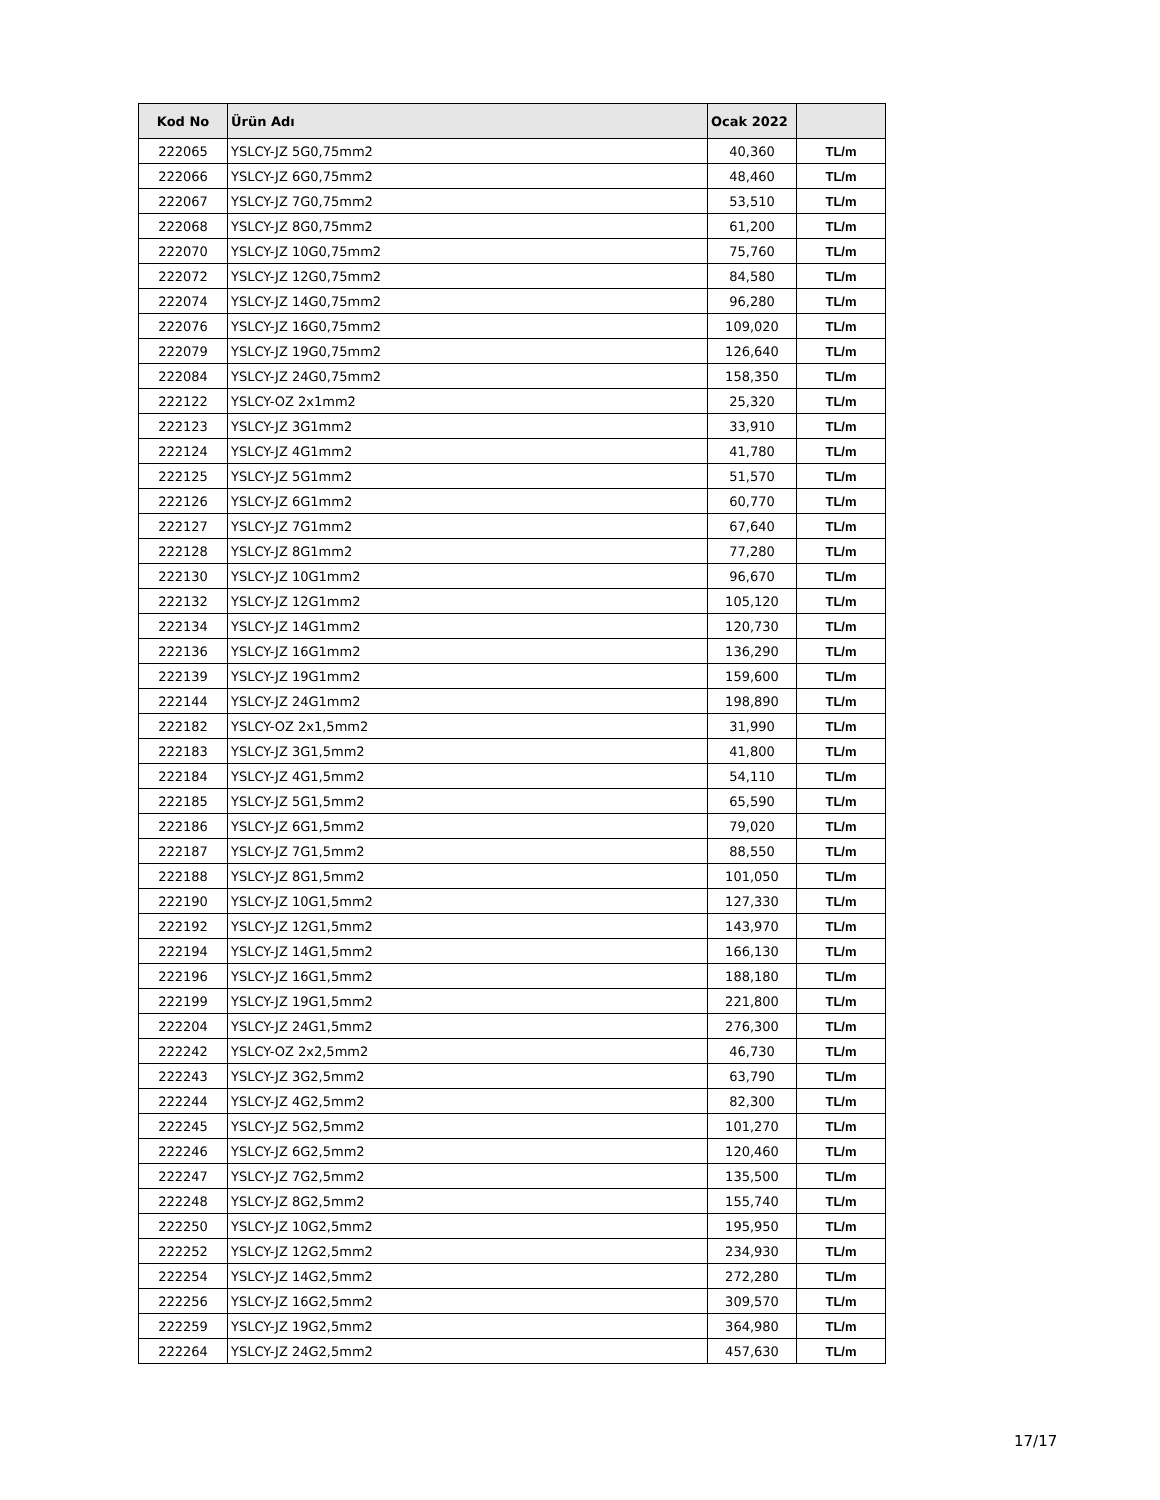| Kod No | Ürün Adı | Ocak 2022 | |
| --- | --- | --- | --- |
| 222065 | YSLCY-JZ 5G0,75mm2 | 40,360 | TL/m |
| 222066 | YSLCY-JZ 6G0,75mm2 | 48,460 | TL/m |
| 222067 | YSLCY-JZ 7G0,75mm2 | 53,510 | TL/m |
| 222068 | YSLCY-JZ 8G0,75mm2 | 61,200 | TL/m |
| 222070 | YSLCY-JZ 10G0,75mm2 | 75,760 | TL/m |
| 222072 | YSLCY-JZ 12G0,75mm2 | 84,580 | TL/m |
| 222074 | YSLCY-JZ 14G0,75mm2 | 96,280 | TL/m |
| 222076 | YSLCY-JZ 16G0,75mm2 | 109,020 | TL/m |
| 222079 | YSLCY-JZ 19G0,75mm2 | 126,640 | TL/m |
| 222084 | YSLCY-JZ 24G0,75mm2 | 158,350 | TL/m |
| 222122 | YSLCY-OZ 2x1mm2 | 25,320 | TL/m |
| 222123 | YSLCY-JZ 3G1mm2 | 33,910 | TL/m |
| 222124 | YSLCY-JZ 4G1mm2 | 41,780 | TL/m |
| 222125 | YSLCY-JZ 5G1mm2 | 51,570 | TL/m |
| 222126 | YSLCY-JZ 6G1mm2 | 60,770 | TL/m |
| 222127 | YSLCY-JZ 7G1mm2 | 67,640 | TL/m |
| 222128 | YSLCY-JZ 8G1mm2 | 77,280 | TL/m |
| 222130 | YSLCY-JZ 10G1mm2 | 96,670 | TL/m |
| 222132 | YSLCY-JZ 12G1mm2 | 105,120 | TL/m |
| 222134 | YSLCY-JZ 14G1mm2 | 120,730 | TL/m |
| 222136 | YSLCY-JZ 16G1mm2 | 136,290 | TL/m |
| 222139 | YSLCY-JZ 19G1mm2 | 159,600 | TL/m |
| 222144 | YSLCY-JZ 24G1mm2 | 198,890 | TL/m |
| 222182 | YSLCY-OZ 2x1,5mm2 | 31,990 | TL/m |
| 222183 | YSLCY-JZ 3G1,5mm2 | 41,800 | TL/m |
| 222184 | YSLCY-JZ 4G1,5mm2 | 54,110 | TL/m |
| 222185 | YSLCY-JZ 5G1,5mm2 | 65,590 | TL/m |
| 222186 | YSLCY-JZ 6G1,5mm2 | 79,020 | TL/m |
| 222187 | YSLCY-JZ 7G1,5mm2 | 88,550 | TL/m |
| 222188 | YSLCY-JZ 8G1,5mm2 | 101,050 | TL/m |
| 222190 | YSLCY-JZ 10G1,5mm2 | 127,330 | TL/m |
| 222192 | YSLCY-JZ 12G1,5mm2 | 143,970 | TL/m |
| 222194 | YSLCY-JZ 14G1,5mm2 | 166,130 | TL/m |
| 222196 | YSLCY-JZ 16G1,5mm2 | 188,180 | TL/m |
| 222199 | YSLCY-JZ 19G1,5mm2 | 221,800 | TL/m |
| 222204 | YSLCY-JZ 24G1,5mm2 | 276,300 | TL/m |
| 222242 | YSLCY-OZ 2x2,5mm2 | 46,730 | TL/m |
| 222243 | YSLCY-JZ 3G2,5mm2 | 63,790 | TL/m |
| 222244 | YSLCY-JZ 4G2,5mm2 | 82,300 | TL/m |
| 222245 | YSLCY-JZ 5G2,5mm2 | 101,270 | TL/m |
| 222246 | YSLCY-JZ 6G2,5mm2 | 120,460 | TL/m |
| 222247 | YSLCY-JZ 7G2,5mm2 | 135,500 | TL/m |
| 222248 | YSLCY-JZ 8G2,5mm2 | 155,740 | TL/m |
| 222250 | YSLCY-JZ 10G2,5mm2 | 195,950 | TL/m |
| 222252 | YSLCY-JZ 12G2,5mm2 | 234,930 | TL/m |
| 222254 | YSLCY-JZ 14G2,5mm2 | 272,280 | TL/m |
| 222256 | YSLCY-JZ 16G2,5mm2 | 309,570 | TL/m |
| 222259 | YSLCY-JZ 19G2,5mm2 | 364,980 | TL/m |
| 222264 | YSLCY-JZ 24G2,5mm2 | 457,630 | TL/m |
17/17